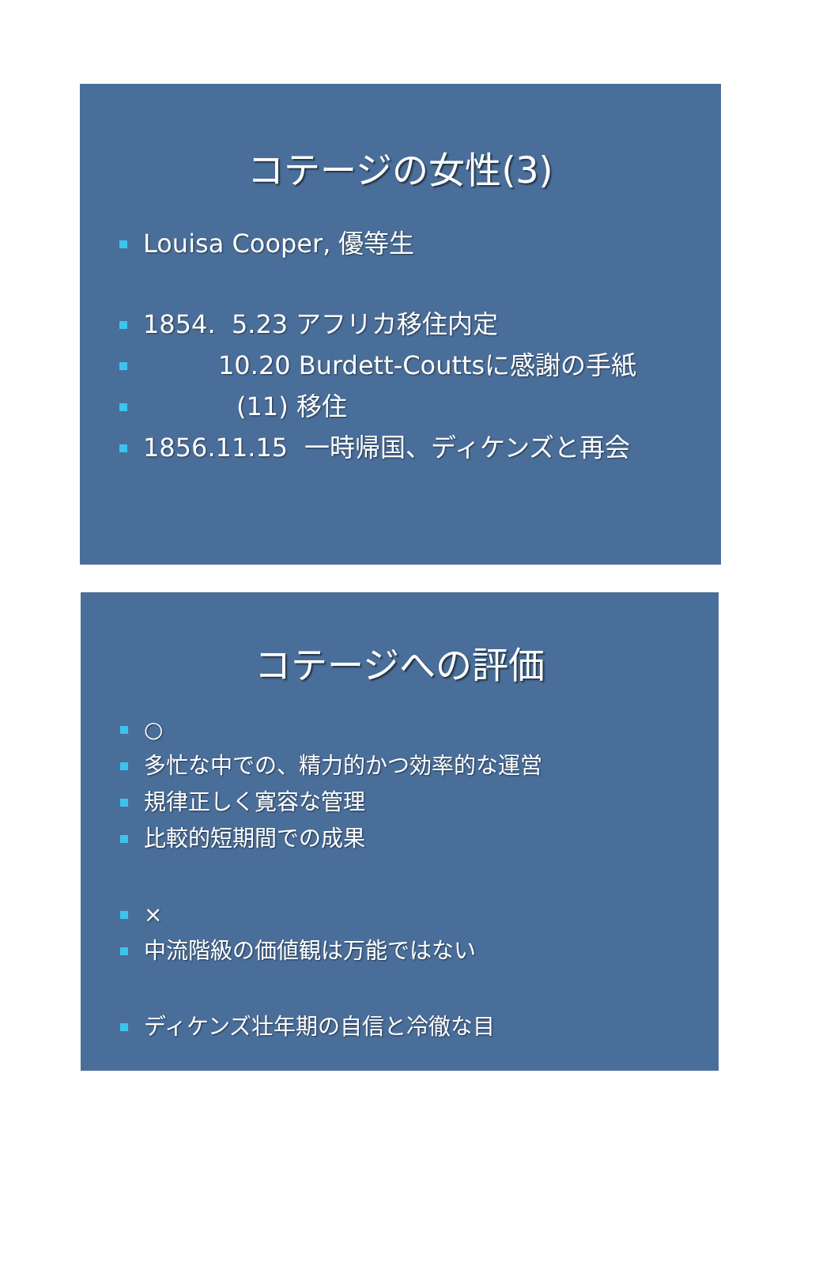コテージの女性(3)
Louisa Cooper, 優等生
1854. 5.23 アフリカ移住内定
10.20 Burdett-Couttsに感謝の手紙
(11) 移住
1856.11.15 一時帰国、ディケンズと再会
コテージへの評価
○
多忙な中での、精力的かつ効率的な運営
規律正しく寛容な管理
比較的短期間での成果
×
中流階級の価値観は万能ではない
ディケンズ壮年期の自信と冷徹な目